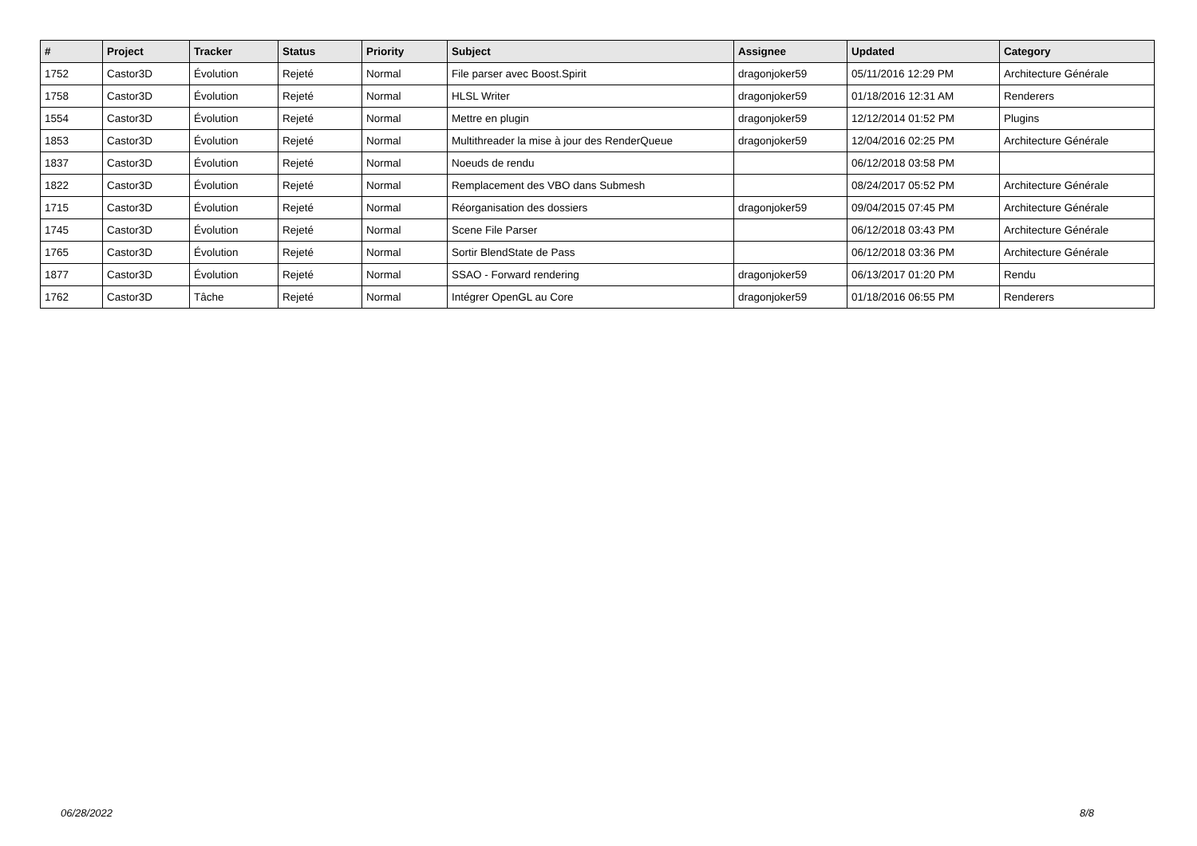| # | Project | Tracker | Status | Priority | Subject | Assignee | Updated | Category |
| --- | --- | --- | --- | --- | --- | --- | --- | --- |
| 1752 | Castor3D | Évolution | Rejeté | Normal | File parser avec Boost.Spirit | dragonjoker59 | 05/11/2016 12:29 PM | Architecture Générale |
| 1758 | Castor3D | Évolution | Rejeté | Normal | HLSL Writer | dragonjoker59 | 01/18/2016 12:31 AM | Renderers |
| 1554 | Castor3D | Évolution | Rejeté | Normal | Mettre en plugin | dragonjoker59 | 12/12/2014 01:52 PM | Plugins |
| 1853 | Castor3D | Évolution | Rejeté | Normal | Multithreader la mise à jour des RenderQueue | dragonjoker59 | 12/04/2016 02:25 PM | Architecture Générale |
| 1837 | Castor3D | Évolution | Rejeté | Normal | Noeuds de rendu | | 06/12/2018 03:58 PM | |
| 1822 | Castor3D | Évolution | Rejeté | Normal | Remplacement des VBO dans Submesh | | 08/24/2017 05:52 PM | Architecture Générale |
| 1715 | Castor3D | Évolution | Rejeté | Normal | Réorganisation des dossiers | dragonjoker59 | 09/04/2015 07:45 PM | Architecture Générale |
| 1745 | Castor3D | Évolution | Rejeté | Normal | Scene File Parser | | 06/12/2018 03:43 PM | Architecture Générale |
| 1765 | Castor3D | Évolution | Rejeté | Normal | Sortir BlendState de Pass | | 06/12/2018 03:36 PM | Architecture Générale |
| 1877 | Castor3D | Évolution | Rejeté | Normal | SSAO - Forward rendering | dragonjoker59 | 06/13/2017 01:20 PM | Rendu |
| 1762 | Castor3D | Tâche | Rejeté | Normal | Intégrer OpenGL au Core | dragonjoker59 | 01/18/2016 06:55 PM | Renderers |
06/28/2022 8/8